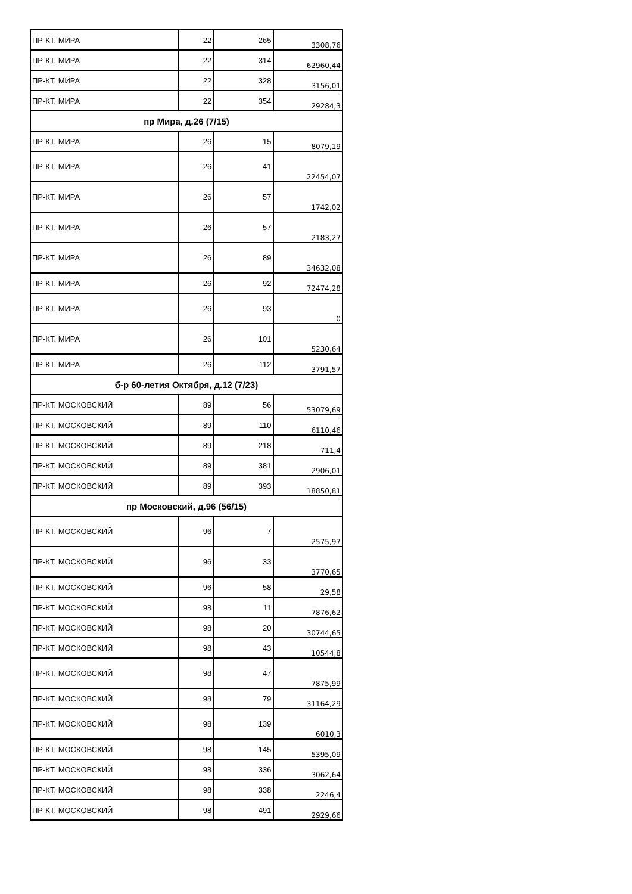| ПР-КТ. МИРА | 22 | 265 | 3308,76 |
| ПР-КТ. МИРА | 22 | 314 | 62960,44 |
| ПР-КТ. МИРА | 22 | 328 | 3156,01 |
| ПР-КТ. МИРА | 22 | 354 | 29284,3 |
| пр Мира, д.26 (7/15) | | | |
| ПР-КТ. МИРА | 26 | 15 | 8079,19 |
| ПР-КТ. МИРА | 26 | 41 | 22454,07 |
| ПР-КТ. МИРА | 26 | 57 | 1742,02 |
| ПР-КТ. МИРА | 26 | 57 | 2183,27 |
| ПР-КТ. МИРА | 26 | 89 | 34632,08 |
| ПР-КТ. МИРА | 26 | 92 | 72474,28 |
| ПР-КТ. МИРА | 26 | 93 | 0 |
| ПР-КТ. МИРА | 26 | 101 | 5230,64 |
| ПР-КТ. МИРА | 26 | 112 | 3791,57 |
| б-р 60-летия Октября, д.12 (7/23) | | | |
| ПР-КТ. МОСКОВСКИЙ | 89 | 56 | 53079,69 |
| ПР-КТ. МОСКОВСКИЙ | 89 | 110 | 6110,46 |
| ПР-КТ. МОСКОВСКИЙ | 89 | 218 | 711,4 |
| ПР-КТ. МОСКОВСКИЙ | 89 | 381 | 2906,01 |
| ПР-КТ. МОСКОВСКИЙ | 89 | 393 | 18850,81 |
| пр Московский, д.96 (56/15) | | | |
| ПР-КТ. МОСКОВСКИЙ | 96 | 7 | 2575,97 |
| ПР-КТ. МОСКОВСКИЙ | 96 | 33 | 3770,65 |
| ПР-КТ. МОСКОВСКИЙ | 96 | 58 | 29,58 |
| ПР-КТ. МОСКОВСКИЙ | 98 | 11 | 7876,62 |
| ПР-КТ. МОСКОВСКИЙ | 98 | 20 | 30744,65 |
| ПР-КТ. МОСКОВСКИЙ | 98 | 43 | 10544,8 |
| ПР-КТ. МОСКОВСКИЙ | 98 | 47 | 7875,99 |
| ПР-КТ. МОСКОВСКИЙ | 98 | 79 | 31164,29 |
| ПР-КТ. МОСКОВСКИЙ | 98 | 139 | 6010,3 |
| ПР-КТ. МОСКОВСКИЙ | 98 | 145 | 5395,09 |
| ПР-КТ. МОСКОВСКИЙ | 98 | 336 | 3062,64 |
| ПР-КТ. МОСКОВСКИЙ | 98 | 338 | 2246,4 |
| ПР-КТ. МОСКОВСКИЙ | 98 | 491 | 2929,66 |